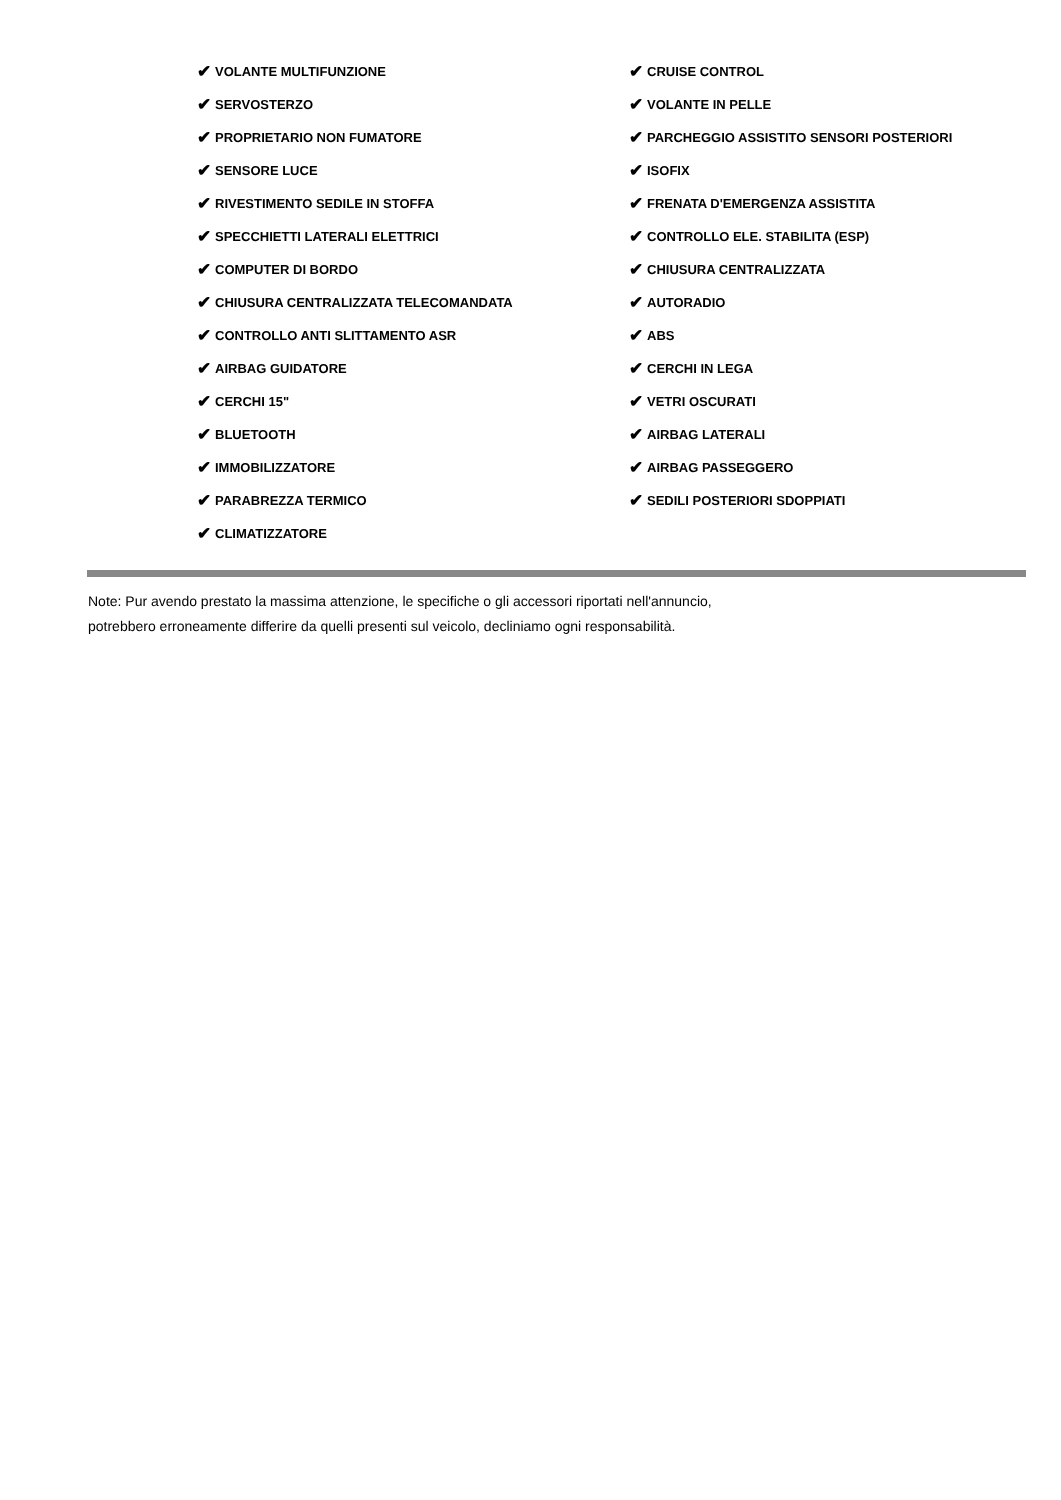✔ VOLANTE MULTIFUNZIONE
✔ SERVOSTERZO
✔ PROPRIETARIO NON FUMATORE
✔ SENSORE LUCE
✔ RIVESTIMENTO SEDILE IN STOFFA
✔ SPECCHIETTI LATERALI ELETTRICI
✔ COMPUTER DI BORDO
✔ CHIUSURA CENTRALIZZATA TELECOMANDATA
✔ CONTROLLO ANTI SLITTAMENTO ASR
✔ AIRBAG GUIDATORE
✔ CERCHI 15"
✔ BLUETOOTH
✔ IMMOBILIZZATORE
✔ PARABREZZA TERMICO
✔ CLIMATIZZATORE
✔ CRUISE CONTROL
✔ VOLANTE IN PELLE
✔ PARCHEGGIO ASSISTITO SENSORI POSTERIORI
✔ ISOFIX
✔ FRENATA D'EMERGENZA ASSISTITA
✔ CONTROLLO ELE. STABILITA (ESP)
✔ CHIUSURA CENTRALIZZATA
✔ AUTORADIO
✔ ABS
✔ CERCHI IN LEGA
✔ VETRI OSCURATI
✔ AIRBAG LATERALI
✔ AIRBAG PASSEGGERO
✔ SEDILI POSTERIORI SDOPPIATI
Note: Pur avendo prestato la massima attenzione, le specifiche o gli accessori riportati nell'annuncio,
potrebbero erroneamente differire da quelli presenti sul veicolo, decliniamo ogni responsabilità.